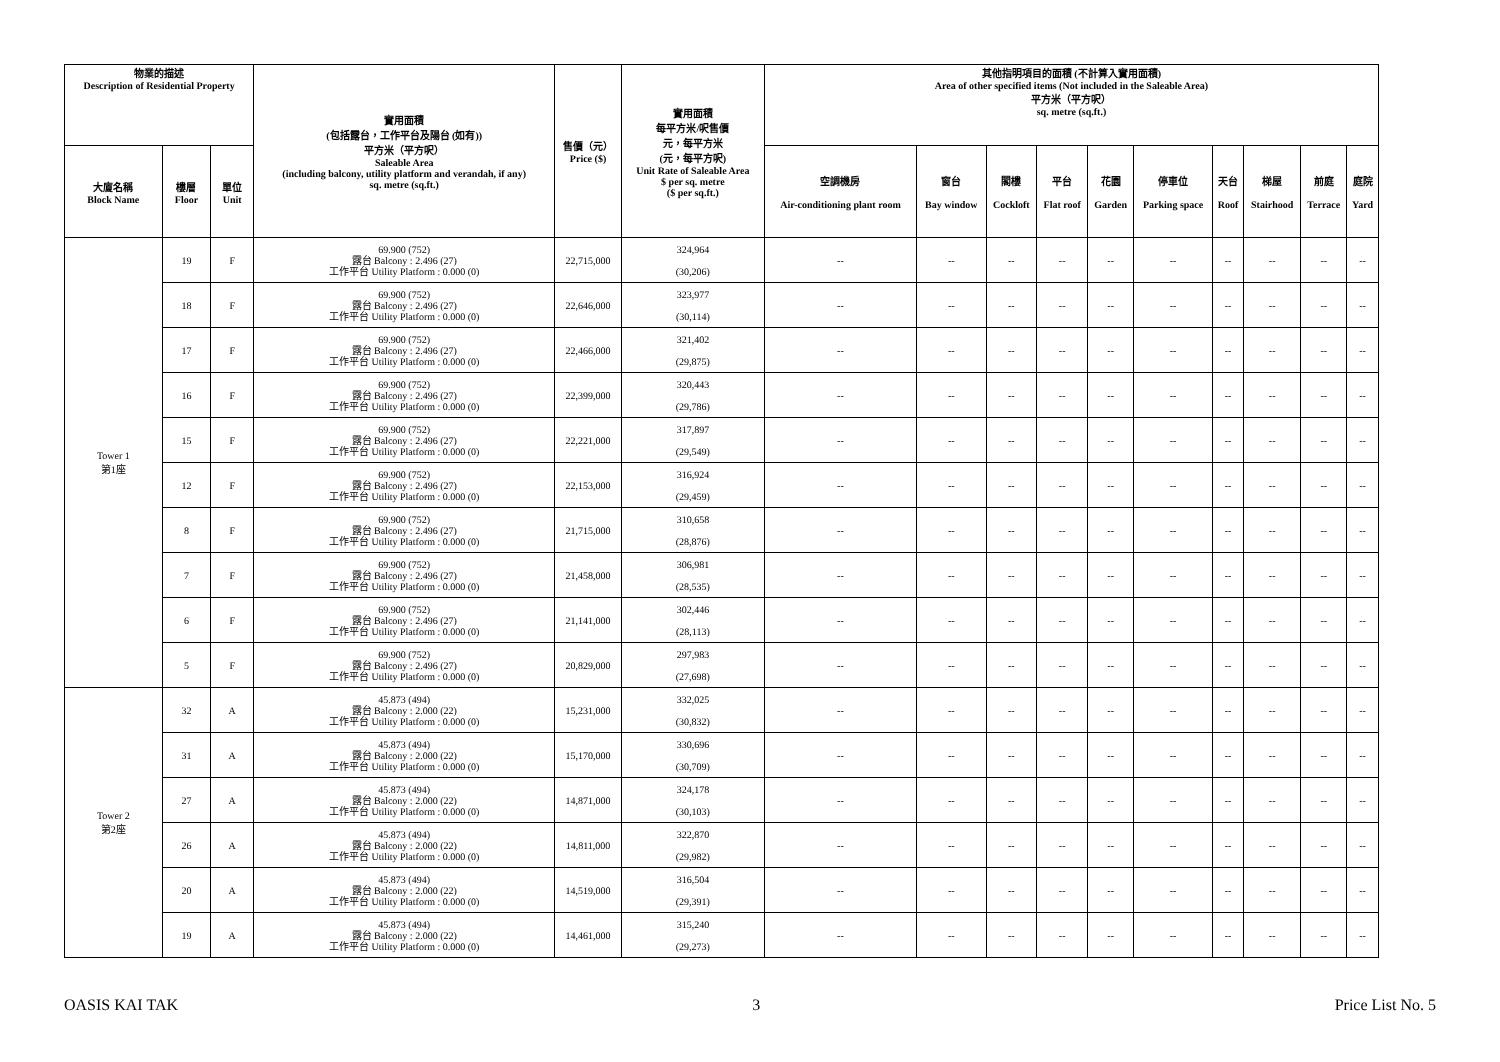| 物業的描述 Description of Residential Property | | | 實用面積 (包括露台，工作平台及陽台 (如有)) 平方米（平方呎） Saleable Area (including balcony, utility platform and verandah, if any) sq. metre (sq.ft.) | 售價（元） Price ($) | 實用面積 每平方米/呎售價 元，每平方米 (元，每平方呎) Unit Rate of Saleable Area $ per sq. metre ($ per sq.ft.) | 其他指明項目的面積 (不計算入實用面積) Area of other specified items (Not included in the Saleable Area) 平方米（平方呎） sq. metre (sq.ft.) | | | | | | | | | |
| --- | --- | --- | --- | --- | --- | --- | --- | --- | --- | --- | --- | --- | --- | --- | --- |
| 大廈名稱 Block Name | 樓層 Floor | 單位 Unit | | | | 空調機房 Air-conditioning plant room | 窗台 Bay window | 閣樓 Cockloft | 平台 Flat roof | 花園 Garden | 停車位 Parking space | 天台 Roof | 梯屋 Stairhood | 前庭 Terrace | 庭院 Yard |
| Tower 1 第1座 | 19 | F | 69.900 (752) 露台 Balcony : 2.496 (27) 工作平台 Utility Platform : 0.000 (0) | 22,715,000 | 324,964 (30,206) | -- | -- | -- | -- | -- | -- | -- | -- | -- | -- |
| | 18 | F | 69.900 (752) 露台 Balcony : 2.496 (27) 工作平台 Utility Platform : 0.000 (0) | 22,646,000 | 323,977 (30,114) | -- | -- | -- | -- | -- | -- | -- | -- | -- | -- |
| | 17 | F | 69.900 (752) 露台 Balcony : 2.496 (27) 工作平台 Utility Platform : 0.000 (0) | 22,466,000 | 321,402 (29,875) | -- | -- | -- | -- | -- | -- | -- | -- | -- | -- |
| | 16 | F | 69.900 (752) 露台 Balcony : 2.496 (27) 工作平台 Utility Platform : 0.000 (0) | 22,399,000 | 320,443 (29,786) | -- | -- | -- | -- | -- | -- | -- | -- | -- | -- |
| | 15 | F | 69.900 (752) 露台 Balcony : 2.496 (27) 工作平台 Utility Platform : 0.000 (0) | 22,221,000 | 317,897 (29,549) | -- | -- | -- | -- | -- | -- | -- | -- | -- | -- |
| | 12 | F | 69.900 (752) 露台 Balcony : 2.496 (27) 工作平台 Utility Platform : 0.000 (0) | 22,153,000 | 316,924 (29,459) | -- | -- | -- | -- | -- | -- | -- | -- | -- | -- |
| | 8 | F | 69.900 (752) 露台 Balcony : 2.496 (27) 工作平台 Utility Platform : 0.000 (0) | 21,715,000 | 310,658 (28,876) | -- | -- | -- | -- | -- | -- | -- | -- | -- | -- |
| | 7 | F | 69.900 (752) 露台 Balcony : 2.496 (27) 工作平台 Utility Platform : 0.000 (0) | 21,458,000 | 306,981 (28,535) | -- | -- | -- | -- | -- | -- | -- | -- | -- | -- |
| | 6 | F | 69.900 (752) 露台 Balcony : 2.496 (27) 工作平台 Utility Platform : 0.000 (0) | 21,141,000 | 302,446 (28,113) | -- | -- | -- | -- | -- | -- | -- | -- | -- | -- |
| | 5 | F | 69.900 (752) 露台 Balcony : 2.496 (27) 工作平台 Utility Platform : 0.000 (0) | 20,829,000 | 297,983 (27,698) | -- | -- | -- | -- | -- | -- | -- | -- | -- | -- |
| Tower 2 第2座 | 32 | A | 45.873 (494) 露台 Balcony : 2.000 (22) 工作平台 Utility Platform : 0.000 (0) | 15,231,000 | 332,025 (30,832) | -- | -- | -- | -- | -- | -- | -- | -- | -- | -- |
| | 31 | A | 45.873 (494) 露台 Balcony : 2.000 (22) 工作平台 Utility Platform : 0.000 (0) | 15,170,000 | 330,696 (30,709) | -- | -- | -- | -- | -- | -- | -- | -- | -- | -- |
| | 27 | A | 45.873 (494) 露台 Balcony : 2.000 (22) 工作平台 Utility Platform : 0.000 (0) | 14,871,000 | 324,178 (30,103) | -- | -- | -- | -- | -- | -- | -- | -- | -- | -- |
| | 26 | A | 45.873 (494) 露台 Balcony : 2.000 (22) 工作平台 Utility Platform : 0.000 (0) | 14,811,000 | 322,870 (29,982) | -- | -- | -- | -- | -- | -- | -- | -- | -- | -- |
| | 20 | A | 45.873 (494) 露台 Balcony : 2.000 (22) 工作平台 Utility Platform : 0.000 (0) | 14,519,000 | 316,504 (29,391) | -- | -- | -- | -- | -- | -- | -- | -- | -- | -- |
| | 19 | A | 45.873 (494) 露台 Balcony : 2.000 (22) 工作平台 Utility Platform : 0.000 (0) | 14,461,000 | 315,240 (29,273) | -- | -- | -- | -- | -- | -- | -- | -- | -- | -- |
OASIS KAI TAK 3 Price List No. 5